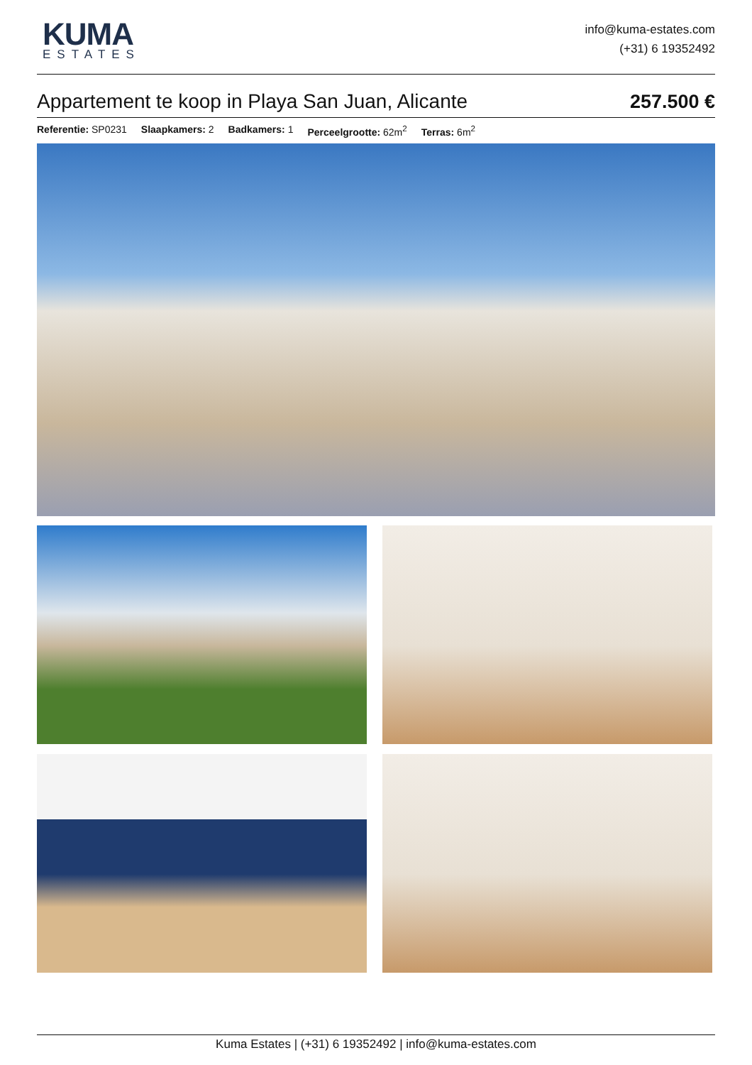KUMA
ESTATES
info@kuma-estates.com
(+31) 6 19352492
Appartement te koop in Playa San Juan, Alicante
257.500 €
Referentie: SP0231 Slaapkamers: 2 Badkamers: 1 Perceelgrootte: 62m<sup>2</sup> Terras: 6m<sup>2</sup>
Kuma Estates | (+31) 6 19352492 | info@kuma-estates.com